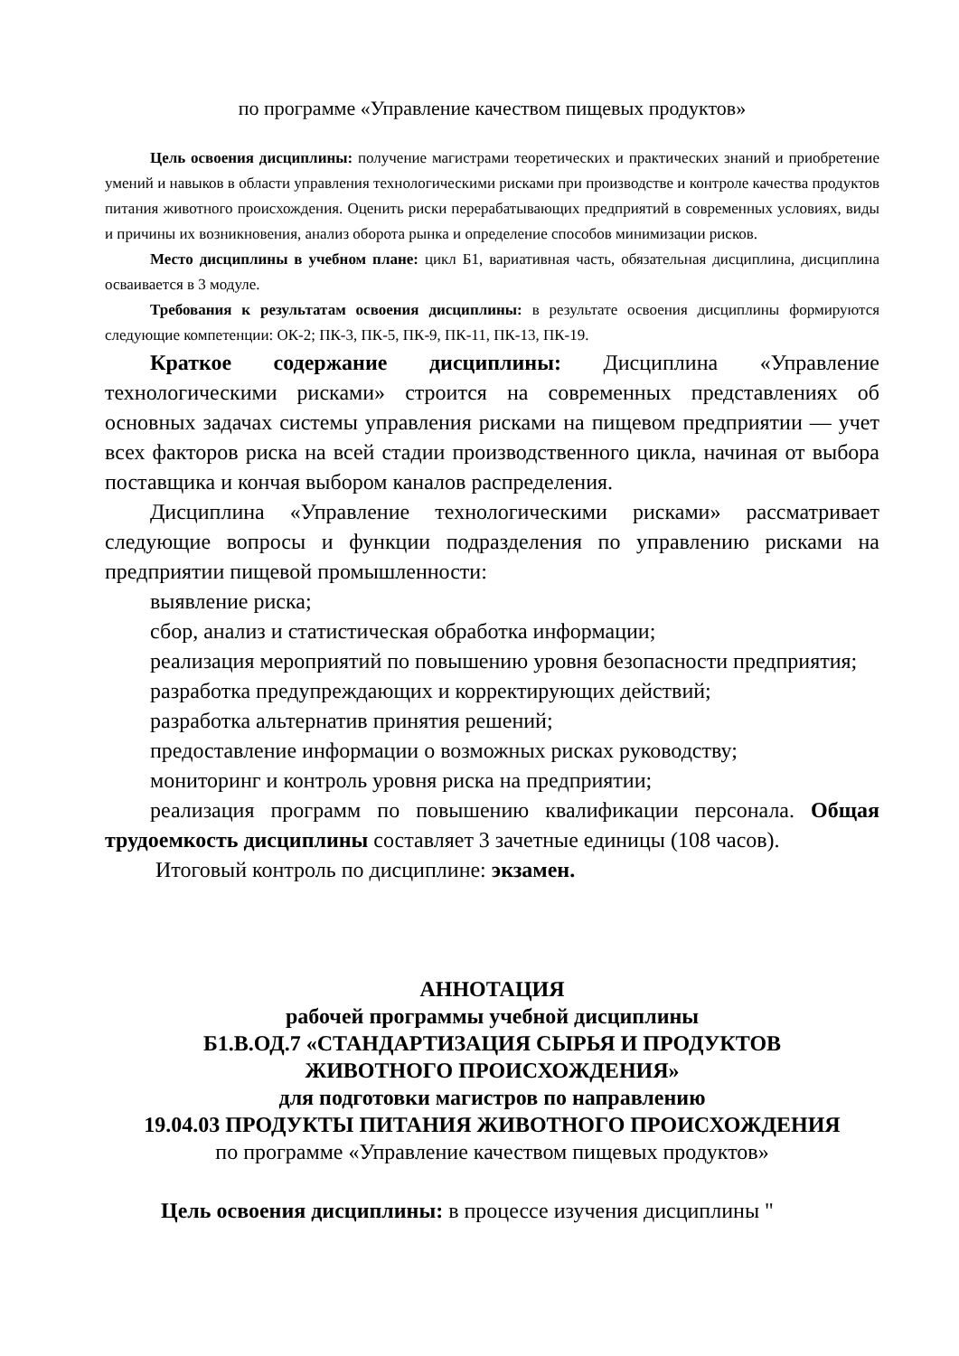по программе «Управление качеством пищевых продуктов»
Цель освоения дисциплины: получение магистрами теоретических и практических знаний и приобретение умений и навыков в области управления технологическими рисками при производстве и контроле качества продуктов питания животного происхождения. Оценить риски перерабатывающих предприятий в современных условиях, виды и причины их возникновения, анализ оборота рынка и определение способов минимизации рисков.
Место дисциплины в учебном плане: цикл Б1, вариативная часть, обязательная дисциплина, дисциплина осваивается в 3 модуле.
Требования к результатам освоения дисциплины: в результате освоения дисциплины формируются следующие компетенции: ОК-2; ПК-3, ПК-5, ПК-9, ПК-11, ПК-13, ПК-19.
Краткое содержание дисциплины: Дисциплина «Управление технологическими рисками» строится на современных представлениях об основных задачах системы управления рисками на пищевом предприятии — учет всех факторов риска на всей стадии производственного цикла, начиная от выбора поставщика и кончая выбором каналов распределения.
Дисциплина «Управление технологическими рисками» рассматривает следующие вопросы и функции подразделения по управлению рисками на предприятии пищевой промышленности:
выявление риска;
сбор, анализ и статистическая обработка информации;
реализация мероприятий по повышению уровня безопасности предприятия;
разработка предупреждающих и корректирующих действий;
разработка альтернатив принятия решений;
предоставление информации о возможных рисках руководству;
мониторинг и контроль уровня риска на предприятии;
реализация программ по повышению квалификации персонала. Общая трудоемкость дисциплины составляет 3 зачетные единицы (108 часов).
Итоговый контроль по дисциплине: экзамен.
АННОТАЦИЯ
рабочей программы учебной дисциплины
Б1.В.ОД.7 «СТАНДАРТИЗАЦИЯ СЫРЬЯ И ПРОДУКТОВ
ЖИВОТНОГО ПРОИСХОЖДЕНИЯ»
для подготовки магистров по направлению
19.04.03 ПРОДУКТЫ ПИТАНИЯ ЖИВОТНОГО ПРОИСХОЖДЕНИЯ
по программе «Управление качеством пищевых продуктов»
Цель освоения дисциплины: в процессе изучения дисциплины "